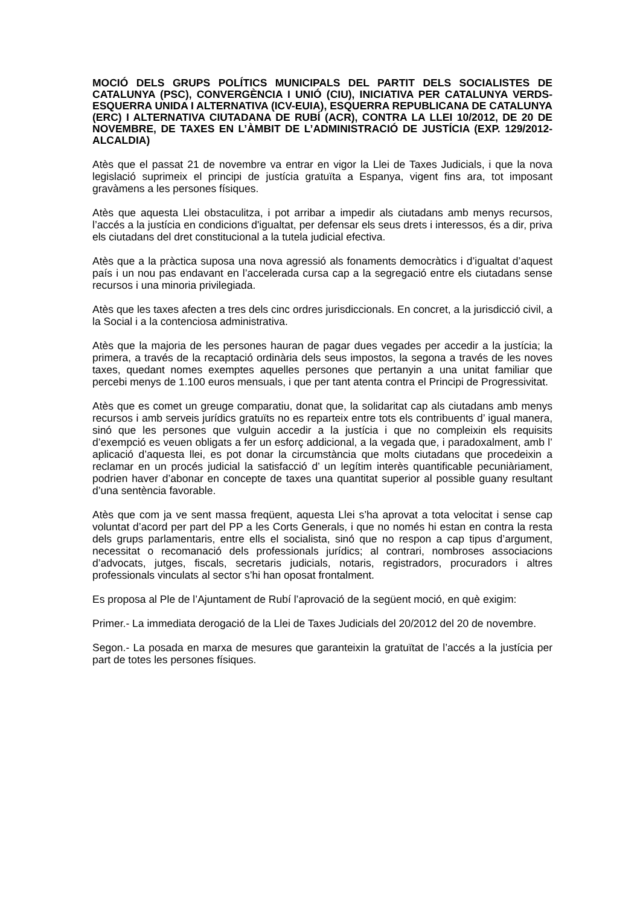MOCIÓ DELS GRUPS POLÍTICS MUNICIPALS DEL PARTIT DELS SOCIALISTES DE CATALUNYA (PSC), CONVERGÈNCIA I UNIÓ (CIU), INICIATIVA PER CATALUNYA VERDS-ESQUERRA UNIDA I ALTERNATIVA (ICV-EUIA), ESQUERRA REPUBLICANA DE CATALUNYA (ERC) I ALTERNATIVA CIUTADANA DE RUBÍ (ACR), CONTRA LA LLEI 10/2012, DE 20 DE NOVEMBRE, DE TAXES EN L’ÀMBIT DE L’ADMINISTRACIÓ DE JUSTÍCIA (EXP. 129/2012-ALCALDIA)
Atès que el passat 21 de novembre va entrar en vigor la Llei de Taxes Judicials, i que la nova legislació suprimeix el principi de justícia gratuïta a Espanya, vigent fins ara, tot imposant gravàmens a les persones físiques.
Atès que aquesta Llei obstaculitza, i pot arribar a impedir als ciutadans amb menys recursos, l’accés a la justícia en condicions d'igualtat, per defensar els seus drets i interessos, és a dir, priva els ciutadans del dret constitucional a la tutela judicial efectiva.
Atès que a la pràctica suposa una nova agressió als fonaments democràtics i d’igualtat d’aquest país i un nou pas endavant en l’accelerada cursa cap a la segregació entre els ciutadans sense recursos i una minoria privilegiada.
Atès que les taxes afecten a tres dels cinc ordres jurisdiccionals. En concret, a la jurisdicció civil, a la Social i a la contenciosa administrativa.
Atès que la majoria de les persones hauran de pagar dues vegades per accedir a la justícia; la primera, a través de la recaptació ordinària dels seus impostos, la segona a través de les noves taxes, quedant nomes exemptes aquelles persones que pertanyin a una unitat familiar que percebi menys de 1.100 euros mensuals, i que per tant atenta contra el Principi de Progressivitat.
Atès que es comet un greuge comparatiu, donat que, la solidaritat cap als ciutadans amb menys recursos i amb serveis jurídics gratuïts no es reparteix entre tots els contribuents d’ igual manera, sinó que les persones que vulguin accedir a la justícia i que no compleixin els requisits d’exempció es veuen obligats a fer un esforç addicional, a la vegada que, i paradoxalment, amb l’ aplicació d’aquesta llei, es pot donar la circumstància que molts ciutadans que procedeixin a reclamar en un procés judicial la satisfacció d’ un legítim interès quantificable pecuniàriament, podrien haver d’abonar en concepte de taxes una quantitat superior al possible guany resultant d’una sentència favorable.
Atès que com ja ve sent massa freqüent, aquesta Llei s’ha aprovat a tota velocitat i sense cap voluntat d’acord per part del PP a les Corts Generals, i que no només hi estan en contra la resta dels grups parlamentaris, entre ells el socialista, sinó que no respon a cap tipus d’argument, necessitat o recomanació dels professionals jurídics; al contrari, nombroses associacions d’advocats, jutges, fiscals, secretaris judicials, notaris, registradors, procuradors i altres professionals vinculats al sector s’hi han oposat frontalment.
Es proposa al Ple de l’Ajuntament de Rubí l’aprovació de la següent moció, en què exigim:
Primer.- La immediata derogació de la Llei de Taxes Judicials del 20/2012 del 20 de novembre.
Segon.- La posada en marxa de mesures que garanteixin la gratuïtat de l’accés a la justícia per part de totes les persones físiques.